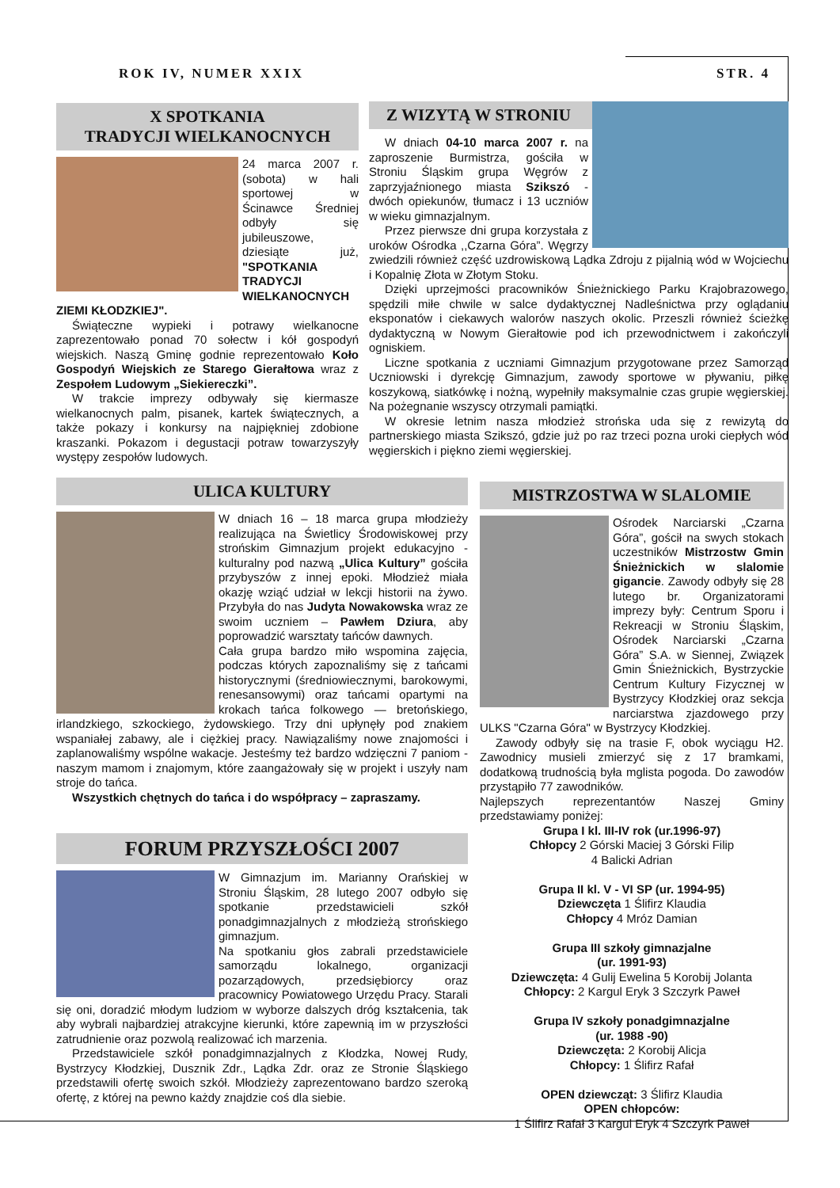ROK IV, NUMER XXIX STR. 4
X SPOTKANIA
TRADYCJI WIELKANOCNYCH
24 marca 2007 r. (sobota) w hali sportowej w Ścinawce Średniej odbyły się jubileuszowe, dziesiąte już, "SPOTKANIA TRADYCJI WIELKANOCNYCH ZIEMI KŁODZKIEJ".
Świąteczne wypieki i potrawy wielkanocne zaprezentowało ponad 70 sołectw i kół gospodyń wiejskich. Naszą Gminę godnie reprezentowało Koło Gospodyń Wiejskich ze Starego Gierałtowa wraz z Zespołem Ludowym „Siekiereczki”.
W trakcie imprezy odbywały się kiermasze wielkanocnych palm, pisanek, kartek świątecznych, a także pokazy i konkursy na najpiękniej zdobione kraszanki. Pokazom i degustacji potraw towarzyszyły występy zespołów ludowych.
Z WIZYTĄ W STRONIU
W dniach 04-10 marca 2007 r. na zaproszenie Burmistrza, gościła w Stroniu Śląskim grupa Węgrów z zaprzyjaźnionego miasta Szikszó - dwóch opiekunów, tłumacz i 13 uczniów w wieku gimnazjalnym.
Przez pierwsze dni grupa korzystała z uroków Ośrodka ,,Czarna Góra”. Węgrzy zwiedzili również część uzdrowiskową Lądka Zdroju z pijalnią wód w Wojciechu i Kopalnię Złota w Złotym Stoku.
Dzięki uprzejmości pracowników Śnieżnickiego Parku Krajobrazowego, spędzili miłe chwile w salce dydaktycznej Nadleśnictwa przy oglądaniu eksponatów i ciekawych walorów naszych okolic. Przeszli również ścieżkę dydaktyczną w Nowym Gierałtowie pod ich przewodnictwem i zakończyli ogniskiem.
Liczne spotkania z uczniami Gimnazjum przygotowane przez Samorząd Uczniowski i dyrekcję Gimnazjum, zawody sportowe w pływaniu, piłkę koszykową, siatkówkę i nożną, wypełniły maksymalnie czas grupie węgierskiej. Na pożegnanie wszyscy otrzymali pamiątki.
W okresie letnim nasza młodzież strońska uda się z rewizytą do partnerskiego miasta Szikszó, gdzie już po raz trzeci pozna uroki ciepłych wód węgierskich i piękno ziemi węgierskiej.
ULICA KULTURY
W dniach 16 – 18 marca grupa młodzieży realizująca na Świetlicy Środowiskowej przy strońskim Gimnazjum projekt edukacyjno - kulturalny pod nazwą „Ulica Kultury” gościła przybyszów z innej epoki. Młodzież miała okazję wziąć udział w lekcji historii na żywo. Przybyła do nas Judyta Nowakowska wraz ze swoim uczniem – Pawłem Dziura, aby poprowadzić warsztaty tańców dawnych.
Cała grupa bardzo miło wspomina zajęcia, podczas których zapoznaliśmy się z tańcami historycznymi (średniowiecznymi, barokowymi, renesansowymi) oraz tańcami opartymi na krokach tańca folkowego — bretońskiego, irlandzkiego, szkockiego, żydowskiego. Trzy dni upłynęły pod znakiem wspaniałej zabawy, ale i ciężkiej pracy. Nawiązaliśmy nowe znajomości i zaplanowaliśmy wspólne wakacje. Jesteśmy też bardzo wdzięczni 7 paniom - naszym mamom i znajomym, które zaangażowały się w projekt i uszyły nam stroje do tańca.
Wszystkich chętnych do tańca i do współpracy – zapraszamy.
FORUM PRZYSZŁOŚCI 2007
W Gimnazjum im. Marianny Orańskiej w Stroniu Śląskim, 28 lutego 2007 odbyło się spotkanie przedstawicieli szkół ponadgimnazjalnych z młodzieżą strońskiego gimnazjum.
Na spotkaniu głos zabrali przedstawiciele samorządu lokalnego, organizacji pozarządowych, przedsiębiorcy oraz pracownicy Powiatowego Urzędu Pracy. Starali się oni, doradzić młodym ludziom w wyborze dalszych dróg kształcenia, tak aby wybrali najbardziej atrakcyjne kierunki, które zapewnią im w przyszłości zatrudnienie oraz pozwolą realizować ich marzenia.
Przedstawiciele szkół ponadgimnazjalnych z Kłodzka, Nowej Rudy, Bystrzycy Kłodzkiej, Dusznik Zdr., Lądka Zdr. oraz ze Stronie Śląskiego przedstawili ofertę swoich szkół. Młodzieży zaprezentowano bardzo szeroką ofertę, z której na pewno każdy znajdzie coś dla siebie.
MISTRZOSTWA W SLALOMIE
Ośrodek Narciarski „Czarna Góra”, gościł na swych stokach uczestników Mistrzostw Gmin Śnieżnickich w slalomie gigancie. Zawody odbyły się 28 lutego br. Organizatorami imprezy były: Centrum Sporu i Rekreacji w Stroniu Śląskim, Ośrodek Narciarski „Czarna Góra” S.A. w Siennej, Związek Gmin Śnieżnickich, Bystrzyckie Centrum Kultury Fizycznej w Bystrzycy Kłodzkiej oraz sekcja narciarstwa zjazdowego przy ULKS "Czarna Góra" w Bystrzycy Kłodzkiej.
Zawody odbyły się na trasie F, obok wyciągu H2. Zawodnicy musieli zmierzyć się z 17 bramkami, dodatkową trudnością była mglista pogoda. Do zawodów przystąpiło 77 zawodników.
Najlepszych reprezentantów Naszej Gminy przedstawiamy poniżej:
Grupa I kl. III-IV rok (ur.1996-97)
Chłopcy 2 Górski Maciej 3 Górski Filip
4 Balicki Adrian
Grupa II kl. V - VI SP (ur. 1994-95)
Dziewczęta 1 Ślifirz Klaudia
Chłopcy 4 Mróz Damian
Grupa III szkoły gimnazjalne
(ur. 1991-93)
Dziewczęta: 4 Gulij Ewelina 5 Korobij Jolanta
Chłopcy: 2 Kargul Eryk 3 Szczyrk Paweł
Grupa IV szkoły ponadgimnazjalne
(ur. 1988 -90)
Dziewczęta: 2 Korobij Alicja
Chłopcy: 1 Ślifirz Rafał
OPEN dziewcząt: 3 Ślifirz Klaudia
OPEN chłopców:
1 Ślifirz Rafał 3 Kargul Eryk 4 Szczyrk Paweł